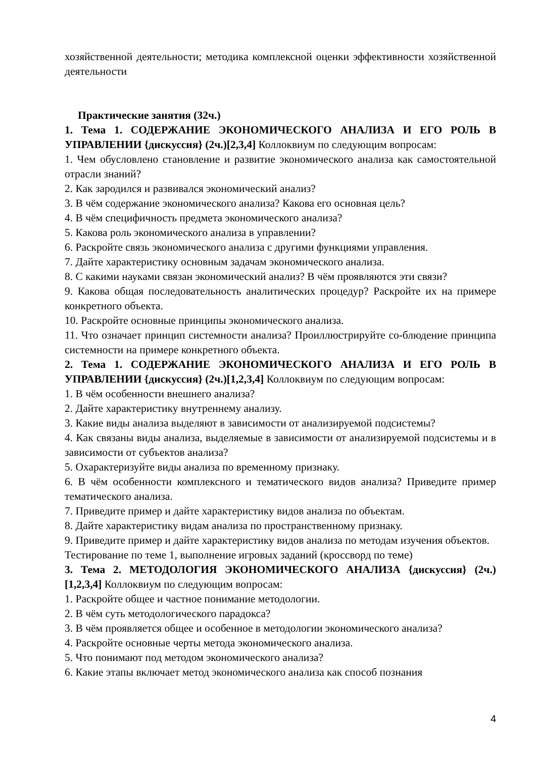хозяйственной деятельности; методика комплексной оценки эффективности хозяйственной деятельности
Практические занятия (32ч.)
1. Тема 1. СОДЕРЖАНИЕ ЭКОНОМИЧЕСКОГО АНАЛИЗА И ЕГО РОЛЬ В УПРАВЛЕНИИ {дискуссия} (2ч.)[2,3,4] Коллоквиум по следующим вопросам:
1. Чем обусловлено становление и развитие экономического анализа как самостоятельной отрасли знаний?
2. Как зародился и развивался экономический анализ?
3. В чём содержание экономического анализа? Какова его основная цель?
4. В чём специфичность предмета экономического анализа?
5. Какова роль экономического анализа в управлении?
6. Раскройте связь экономического анализа с другими функциями управления.
7. Дайте характеристику основным задачам экономического анализа.
8. С какими науками связан экономический анализ? В чём проявляются эти связи?
9. Какова общая последовательность аналитических процедур? Раскройте их на примере конкретного объекта.
10. Раскройте основные принципы экономического анализа.
11. Что означает принцип системности анализа? Проиллюстрируйте со-блюдение принципа системности на примере конкретного объекта.
2. Тема 1. СОДЕРЖАНИЕ ЭКОНОМИЧЕСКОГО АНАЛИЗА И ЕГО РОЛЬ В УПРАВЛЕНИИ {дискуссия} (2ч.)[1,2,3,4] Коллоквиум по следующим вопросам:
1. В чём особенности внешнего анализа?
2. Дайте характеристику внутреннему анализу.
3. Какие виды анализа выделяют в зависимости от анализируемой подсистемы?
4. Как связаны виды анализа, выделяемые в зависимости от анализируемой подсистемы и в зависимости от субъектов анализа?
5. Охарактеризуйте виды анализа по временному признаку.
6. В чём особенности комплексного и тематического видов анализа? Приведите пример тематического анализа.
7. Приведите пример и дайте характеристику видов анализа по объектам.
8. Дайте характеристику видам анализа по пространственному признаку.
9. Приведите пример и дайте характеристику видов анализа по методам изучения объектов.
Тестирование по теме 1, выполнение игровых заданий (кроссворд по теме)
3. Тема 2. МЕТОДОЛОГИЯ ЭКОНОМИЧЕСКОГО АНАЛИЗА {дискуссия} (2ч.)[1,2,3,4] Коллоквиум по следующим вопросам:
1. Раскройте общее и частное понимание методологии.
2. В чём суть методологического парадокса?
3. В чём проявляется общее и особенное в методологии экономического анализа?
4. Раскройте основные черты метода экономического анализа.
5. Что понимают под методом экономического анализа?
6. Какие этапы включает метод экономического анализа как способ познания
4